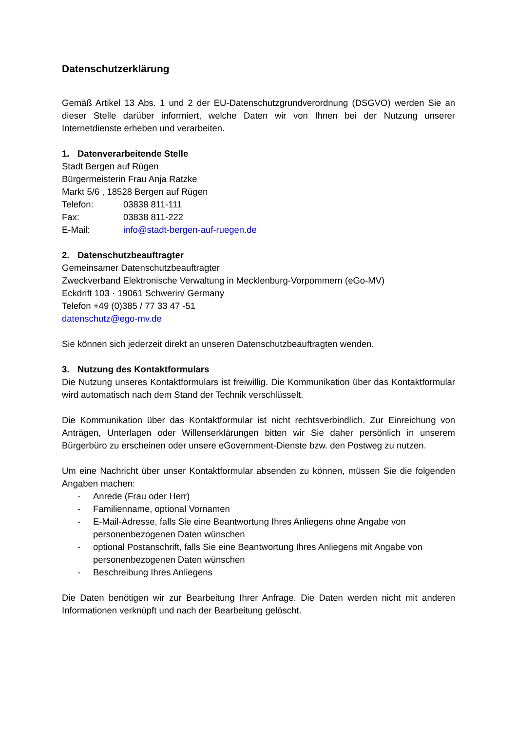Datenschutzerklärung
Gemäß Artikel 13 Abs. 1 und 2 der EU-Datenschutzgrundverordnung (DSGVO) werden Sie an dieser Stelle darüber informiert, welche Daten wir von Ihnen bei der Nutzung unserer Internetdienste erheben und verarbeiten.
1. Datenverarbeitende Stelle
Stadt Bergen auf Rügen
Bürgermeisterin Frau Anja Ratzke
Markt 5/6 , 18528 Bergen auf Rügen
Telefon: 03838 811-111
Fax: 03838 811-222
E-Mail: info@stadt-bergen-auf-ruegen.de
2. Datenschutzbeauftragter
Gemeinsamer Datenschutzbeauftragter
Zweckverband Elektronische Verwaltung in Mecklenburg-Vorpommern (eGo-MV)
Eckdrift 103 · 19061 Schwerin/ Germany
Telefon +49 (0)385 / 77 33 47 -51
datenschutz@ego-mv.de
Sie können sich jederzeit direkt an unseren Datenschutzbeauftragten wenden.
3. Nutzung des Kontaktformulars
Die Nutzung unseres Kontaktformulars ist freiwillig. Die Kommunikation über das Kontaktformular wird automatisch nach dem Stand der Technik verschlüsselt.
Die Kommunikation über das Kontaktformular ist nicht rechtsverbindlich. Zur Einreichung von Anträgen, Unterlagen oder Willenserklärungen bitten wir Sie daher persönlich in unserem Bürgerbüro zu erscheinen oder unsere eGovernment-Dienste bzw. den Postweg zu nutzen.
Um eine Nachricht über unser Kontaktformular absenden zu können, müssen Sie die folgenden Angaben machen:
- Anrede (Frau oder Herr)
- Familienname, optional Vornamen
- E-Mail-Adresse, falls Sie eine Beantwortung Ihres Anliegens ohne Angabe von personenbezogenen Daten wünschen
- optional Postanschrift, falls Sie eine Beantwortung Ihres Anliegens mit Angabe von personenbezogenen Daten wünschen
- Beschreibung Ihres Anliegens
Die Daten benötigen wir zur Bearbeitung Ihrer Anfrage. Die Daten werden nicht mit anderen Informationen verknüpft und nach der Bearbeitung gelöscht.